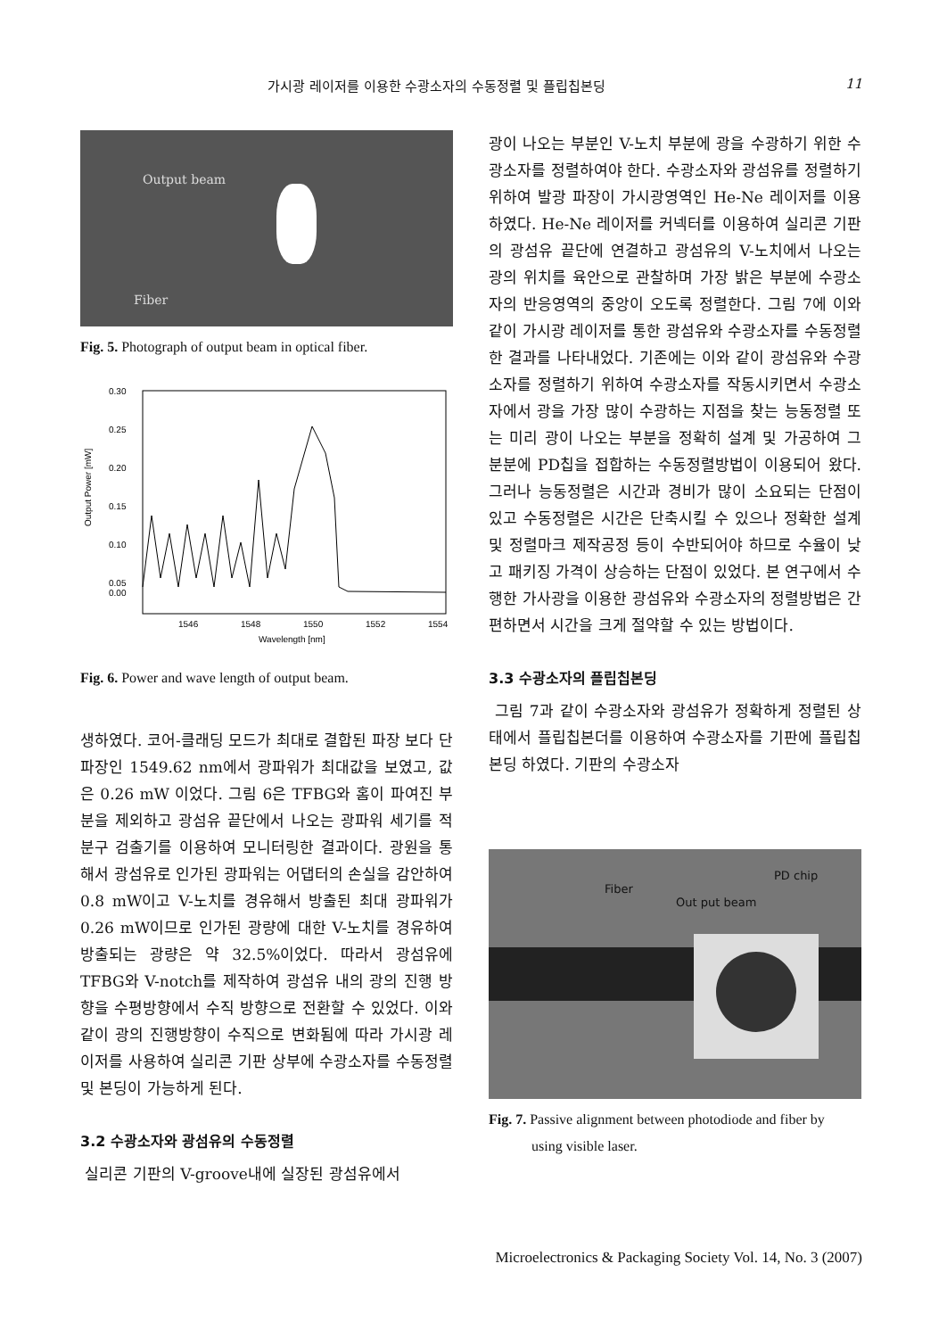가시광 레이저를 이용한 수광소자의 수동정렬 및 플립칩본딩 11
Output beam
Fiber
Fig. 5. Photograph of output beam in optical fiber.
Output Power [mW]
0.30
0.25
0.20
0.15
0.10
0.05
0.00
1546
1548
1550
1552
1554
Wavelength [nm]
Fig. 6. Power and wave length of output beam.
생하였다. 코어-클래딩 모드가 최대로 결합된 파장 보다 단파장인 1549.62 nm에서 광파워가 최대값을 보였고, 값은 0.26 mW 이었다. 그림 6은 TFBG와 홈이 파여진 부분을 제외하고 광섬유 끝단에서 나오는 광파워 세기를 적분구 검출기를 이용하여 모니터링한 결과이다. 광원을 통해서 광섬유로 인가된 광파워는 어댑터의 손실을 감안하여 0.8 mW이고 V-노치를 경유해서 방출된 최대 광파워가 0.26 mW이므로 인가된 광량에 대한 V-노치를 경유하여 방출되는 광량은 약 32.5%이었다. 따라서 광섬유에 TFBG와 V-notch를 제작하여 광섬유 내의 광의 진행 방향을 수평방향에서 수직 방향으로 전환할 수 있었다. 이와 같이 광의 진행방향이 수직으로 변화됨에 따라 가시광 레이저를 사용하여 실리콘 기판 상부에 수광소자를 수동정렬 및 본딩이 가능하게 된다.
3.2 수광소자와 광섬유의 수동정렬
실리콘 기판의 V-groove내에 실장된 광섬유에서
광이 나오는 부분인 V-노치 부분에 광을 수광하기 위한 수광소자를 정렬하여야 한다. 수광소자와 광섬유를 정렬하기 위하여 발광 파장이 가시광영역인 He-Ne 레이저를 이용하였다. He-Ne 레이저를 커넥터를 이용하여 실리콘 기판의 광섬유 끝단에 연결하고 광섬유의 V-노치에서 나오는 광의 위치를 육안으로 관찰하며 가장 밝은 부분에 수광소자의 반응영역의 중앙이 오도록 정렬한다. 그림 7에 이와 같이 가시광 레이저를 통한 광섬유와 수광소자를 수동정렬한 결과를 나타내었다. 기존에는 이와 같이 광섬유와 수광소자를 정렬하기 위하여 수광소자를 작동시키면서 수광소자에서 광을 가장 많이 수광하는 지점을 찾는 능동정렬 또는 미리 광이 나오는 부분을 정확히 설계 및 가공하여 그 분분에 PD칩을 접합하는 수동정렬방법이 이용되어 왔다. 그러나 능동정렬은 시간과 경비가 많이 소요되는 단점이 있고 수동정렬은 시간은 단축시킬 수 있으나 정확한 설계 및 정렬마크 제작공정 등이 수반되어야 하므로 수율이 낮고 패키징 가격이 상승하는 단점이 있었다. 본 연구에서 수행한 가사광을 이용한 광섬유와 수광소자의 정렬방법은 간편하면서 시간을 크게 절약할 수 있는 방법이다.
3.3 수광소자의 플립칩본딩
그림 7과 같이 수광소자와 광섬유가 정확하게 정렬된 상태에서 플립칩본더를 이용하여 수광소자를 기판에 플립칩본딩 하였다. 기판의 수광소자
Fiber
PD chip
Out put beam
Fig. 7. Passive alignment between photodiode and fiber by
using visible laser.
Microelectronics & Packaging Society Vol. 14, No. 3 (2007)